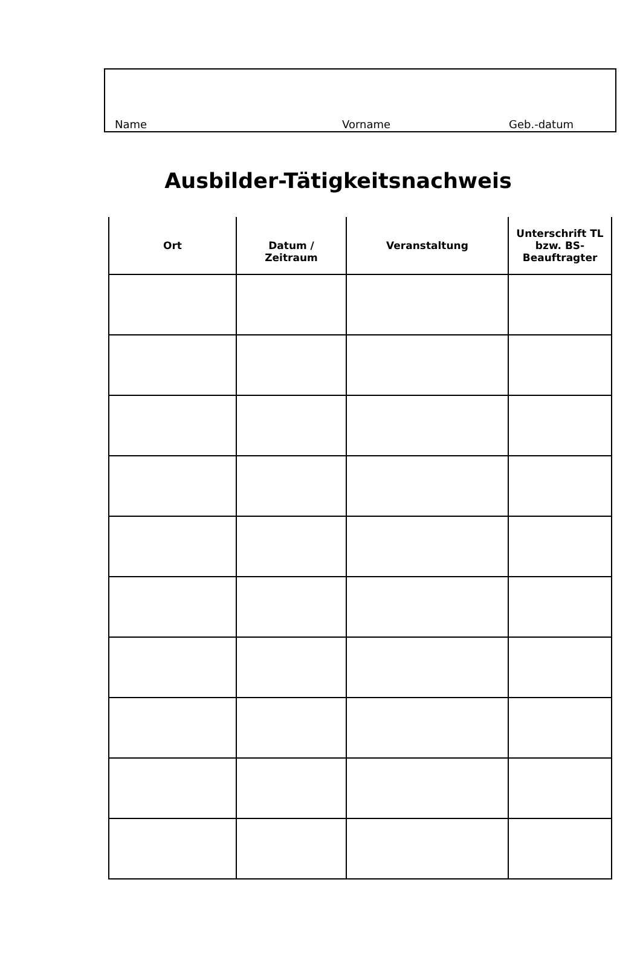Name Vorname Geb.-datum
Ausbilder-Tätigkeitsnachweis
| Ort | Datum / Zeitraum | Veranstaltung | Unterschrift TL bzw. BS-Beauftragter |
| --- | --- | --- | --- |